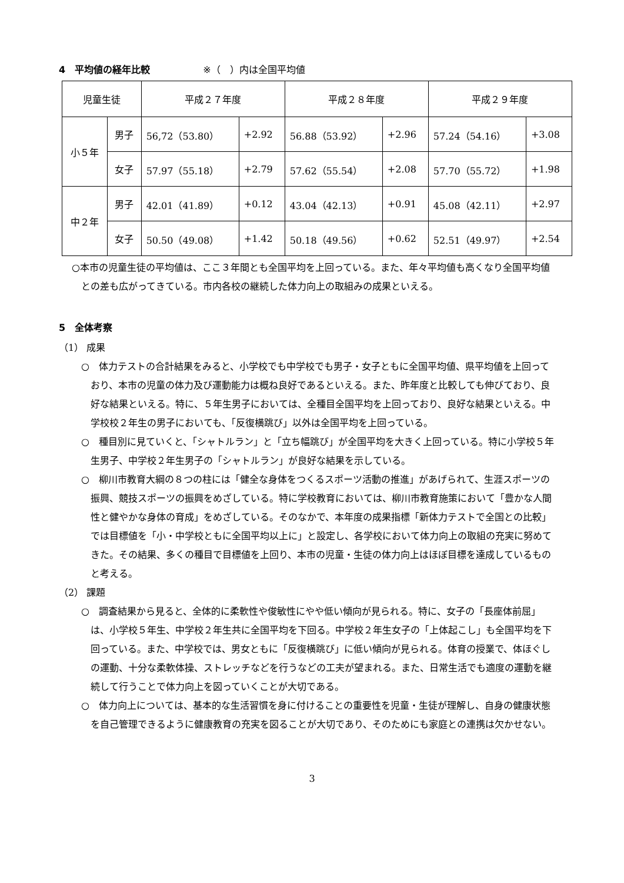4　平均値の経年比較 ※（　）内は全国平均値
| 児童生徒 | | 平成２７年度 | | 平成２８年度 | | 平成２９年度 | |
| --- | --- | --- | --- | --- | --- | --- | --- |
| 小５年 | 男子 | 56,72（53.80） | +2.92 | 56.88（53.92） | +2.96 | 57.24（54.16） | +3.08 |
| | 女子 | 57.97（55.18） | +2.79 | 57.62（55.54） | +2.08 | 57.70（55.72） | +1.98 |
| 中２年 | 男子 | 42.01（41.89） | +0.12 | 43.04（42.13） | +0.91 | 45.08（42.11） | +2.97 |
| | 女子 | 50.50（49.08） | +1.42 | 50.18（49.56） | +0.62 | 52.51（49.97） | +2.54 |
○本市の児童生徒の平均値は、ここ３年間とも全国平均を上回っている。また、年々平均値も高くなり全国平均値との差も広がってきている。市内各校の継続した体力向上の取組みの成果といえる。
5　全体考察
（1） 成果
○　体力テストの合計結果をみると、小学校でも中学校でも男子・女子ともに全国平均値、県平均値を上回っており、本市の児童の体力及び運動能力は概ね良好であるといえる。また、昨年度と比較しても伸びており、良好な結果といえる。特に、５年生男子においては、全種目全国平均を上回っており、良好な結果といえる。中学校校２年生の男子においても、「反復横跳び」以外は全国平均を上回っている。
○　種目別に見ていくと、「シャトルラン」と「立ち幅跳び」が全国平均を大きく上回っている。特に小学校５年生男子、中学校２年生男子の「シャトルラン」が良好な結果を示している。
○　柳川市教育大綱の８つの柱には「健全な身体をつくるスポーツ活動の推進」があげられて、生涯スポーツの振興、競技スポーツの振興をめざしている。特に学校教育においては、柳川市教育施策において「豊かな人間性と健やかな身体の育成」をめざしている。そのなかで、本年度の成果指標「新体力テストで全国との比較」では目標値を「小・中学校ともに全国平均以上に」と設定し、各学校において体力向上の取組の充実に努めてきた。その結果、多くの種目で目標値を上回り、本市の児童・生徒の体力向上はほぼ目標を達成しているものと考える。
（2） 課題
○　調査結果から見ると、全体的に柔軟性や俊敏性にやや低い傾向が見られる。特に、女子の「長座体前屈」は、小学校５年生、中学校２年生共に全国平均を下回る。中学校２年生女子の「上体起こし」も全国平均を下回っている。また、中学校では、男女ともに「反復横跳び」に低い傾向が見られる。体育の授業で、体ほぐしの運動、十分な柔軟体操、ストレッチなどを行うなどの工夫が望まれる。また、日常生活でも適度の運動を継続して行うことで体力向上を図っていくことが大切である。
○　体力向上については、基本的な生活習慣を身に付けることの重要性を児童・生徒が理解し、自身の健康状態を自己管理できるように健康教育の充実を図ることが大切であり、そのためにも家庭との連携は欠かせない。
3